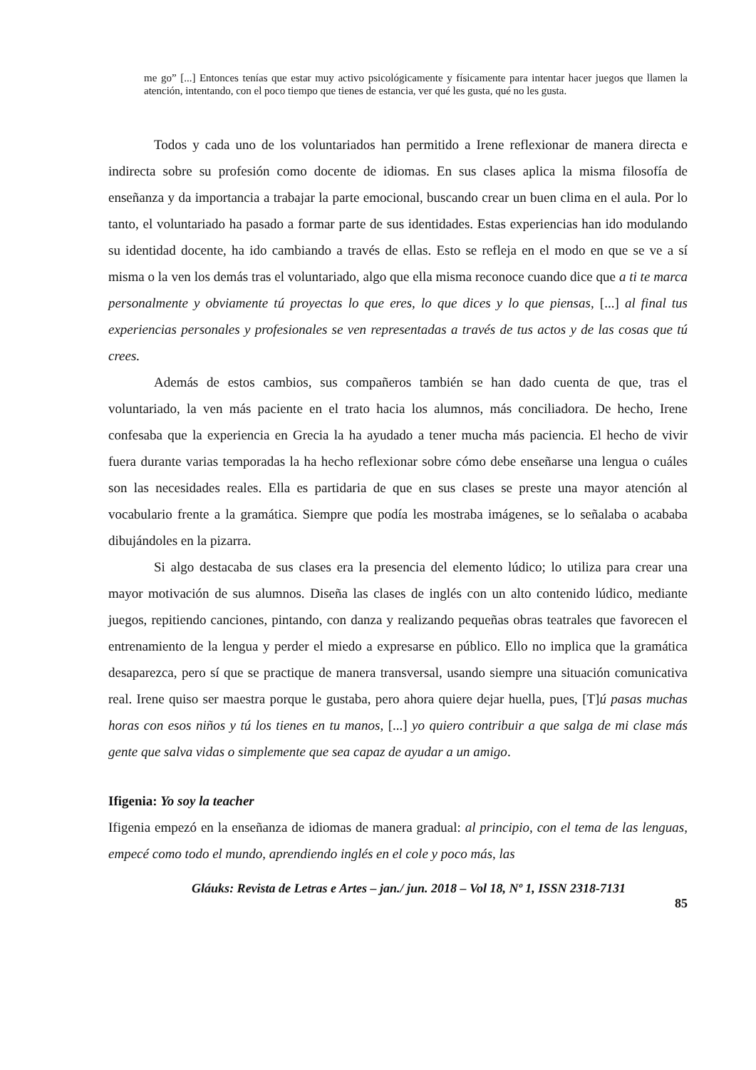me go” [...] Entonces tenías que estar muy activo psicológicamente y físicamente para intentar hacer juegos que llamen la atención, intentando, con el poco tiempo que tienes de estancia, ver qué les gusta, qué no les gusta.
Todos y cada uno de los voluntariados han permitido a Irene reflexionar de manera directa e indirecta sobre su profesión como docente de idiomas. En sus clases aplica la misma filosofía de enseñanza y da importancia a trabajar la parte emocional, buscando crear un buen clima en el aula. Por lo tanto, el voluntariado ha pasado a formar parte de sus identidades. Estas experiencias han ido modulando su identidad docente, ha ido cambiando a través de ellas. Esto se refleja en el modo en que se ve a sí misma o la ven los demás tras el voluntariado, algo que ella misma reconoce cuando dice que a ti te marca personalmente y obviamente tú proyectas lo que eres, lo que dices y lo que piensas, [...] al final tus experiencias personales y profesionales se ven representadas a través de tus actos y de las cosas que tú crees.
Además de estos cambios, sus compañeros también se han dado cuenta de que, tras el voluntariado, la ven más paciente en el trato hacia los alumnos, más conciliadora. De hecho, Irene confesaba que la experiencia en Grecia la ha ayudado a tener mucha más paciencia. El hecho de vivir fuera durante varias temporadas la ha hecho reflexionar sobre cómo debe enseñarse una lengua o cuáles son las necesidades reales. Ella es partidaria de que en sus clases se preste una mayor atención al vocabulario frente a la gramática. Siempre que podía les mostraba imágenes, se lo señalaba o acababa dibujándoles en la pizarra.
Si algo destacaba de sus clases era la presencia del elemento lúdico; lo utiliza para crear una mayor motivación de sus alumnos. Diseña las clases de inglés con un alto contenido lúdico, mediante juegos, repitiendo canciones, pintando, con danza y realizando pequeñas obras teatrales que favorecen el entrenamiento de la lengua y perder el miedo a expresarse en público. Ello no implica que la gramática desaparezca, pero sí que se practique de manera transversal, usando siempre una situación comunicativa real. Irene quiso ser maestra porque le gustaba, pero ahora quiere dejar huella, pues, [T]ú pasas muchas horas con esos niños y tú los tienes en tu manos, [...] yo quiero contribuir a que salga de mi clase más gente que salva vidas o simplemente que sea capaz de ayudar a un amigo.
Ifigenia: Yo soy la teacher
Ifigenia empezó en la enseñanza de idiomas de manera gradual: al principio, con el tema de las lenguas, empecé como todo el mundo, aprendiendo inglés en el cole y poco más, las
Gláuks: Revista de Letras e Artes – jan./ jun. 2018 – Vol 18, Nº 1, ISSN 2318-7131
85